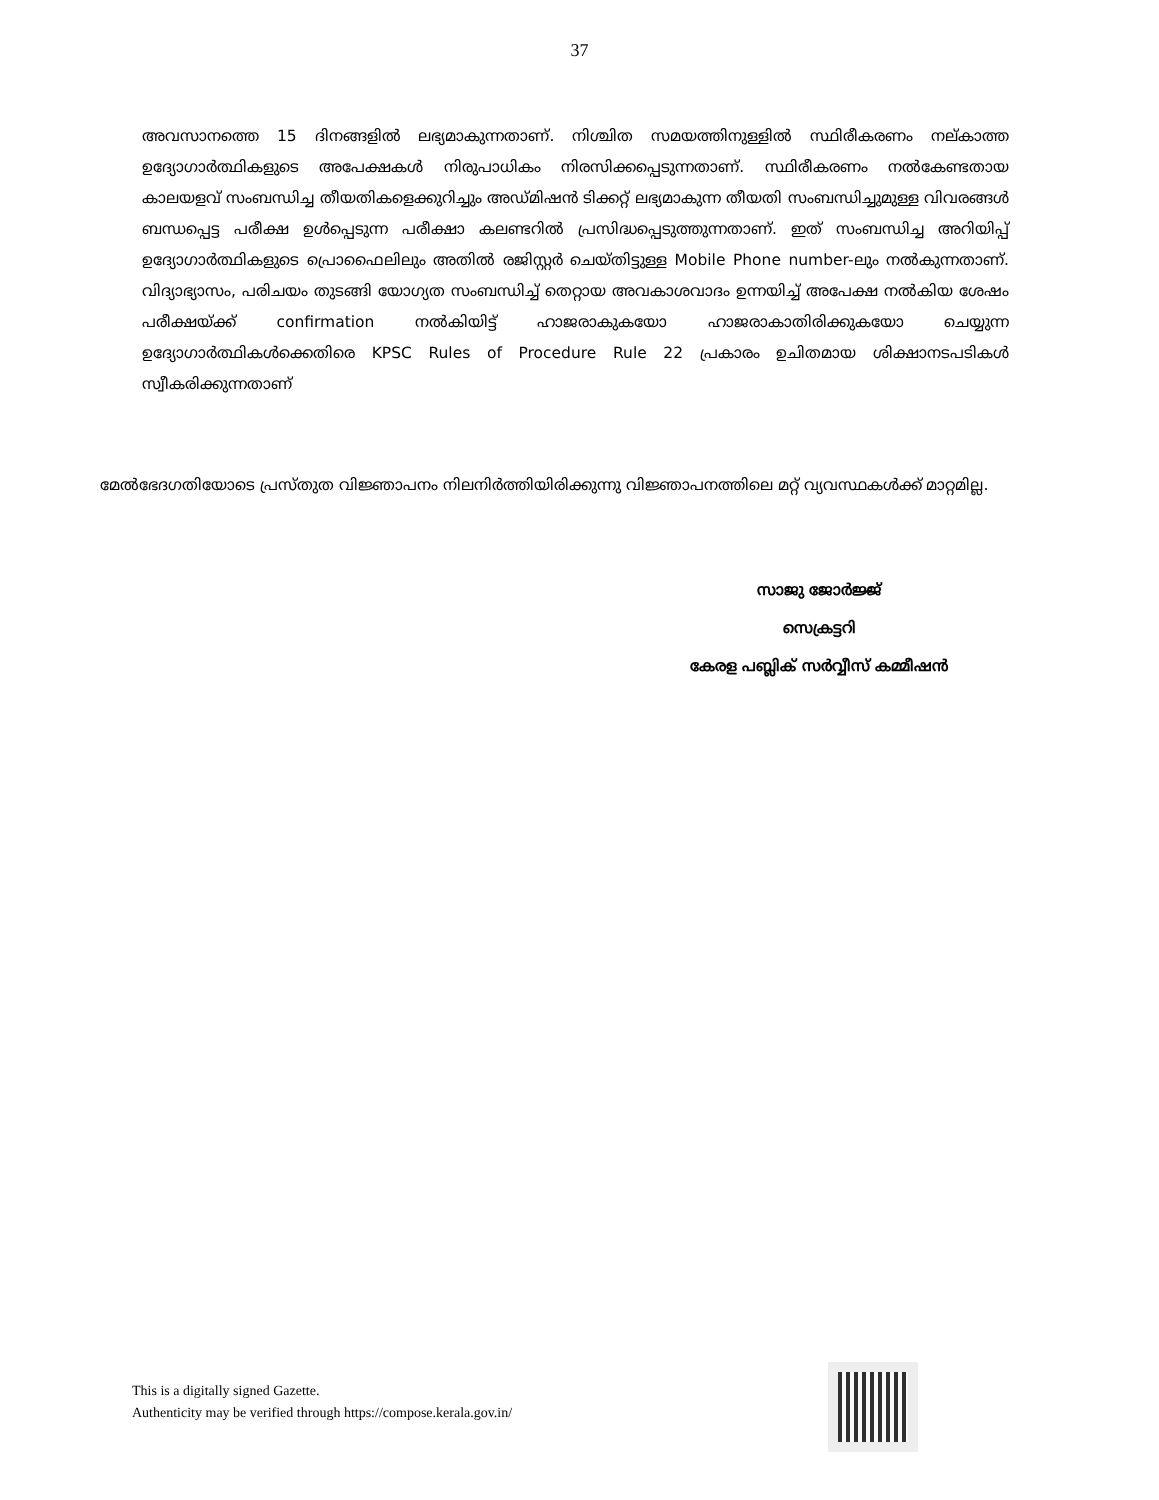37
അവസാനത്തെ 15 ദിനങ്ങളിൽ ലഭ്യമാകുന്നതാണ്. നിശ്ചിത സമയത്തിനുള്ളിൽ സ്ഥിരീകരണം നല്കാത്ത ഉദ്യോഗാർത്ഥികളുടെ അപേക്ഷകൾ നിരുപാധികം നിരസിക്കപ്പെടുന്നതാണ്. സ്ഥിരീകരണം നൽകേണ്ടതായ കാലയളവ് സംബന്ധിച്ച തീയതികളെക്കുറിച്ചും അഡ്മിഷൻ ടിക്കറ്റ് ലഭ്യമാകുന്ന തീയതി സംബന്ധിച്ചുമുള്ള വിവരങ്ങൾ ബന്ധപ്പെട്ട പരീക്ഷ ഉൾപ്പെടുന്ന പരീക്ഷാ കലണ്ടറിൽ പ്രസിദ്ധപ്പെടുത്തുന്നതാണ്. ഇത് സംബന്ധിച്ച അറിയിപ്പ് ഉദ്യോഗാർത്ഥികളുടെ പ്രൊഫൈലിലും അതിൽ രജിസ്റ്റർ ചെയ്തിട്ടുള്ള Mobile Phone number-ലും നൽകുന്നതാണ്. വിദ്യാഭ്യാസം, പരിചയം തുടങ്ങി യോഗ്യത സംബന്ധിച്ച് തെറ്റായ അവകാശവാദം ഉന്നയിച്ച് അപേക്ഷ നൽകിയ ശേഷം പരീക്ഷയ്ക്ക് confirmation നൽകിയിട്ട് ഹാജരാകുകയോ ഹാജരാകാതിരിക്കുകയോ ചെയ്യുന്ന ഉദ്യോഗാർത്ഥികൾക്കെതിരെ KPSC Rules of Procedure Rule 22 പ്രകാരം ഉചിതമായ ശിക്ഷാനടപടികൾ സ്വീകരിക്കുന്നതാണ്
മേൽഭേദഗതിയോടെ പ്രസ്തുത വിജ്ഞാപനം നിലനിർത്തിയിരിക്കുന്നു വിജ്ഞാപനത്തിലെ മറ്റ് വ്യവസ്ഥകൾക്ക് മാറ്റമില്ല.
സാജു ജോർജ്ജ്
സെക്രട്ടറി
കേരള പബ്ലിക് സർവ്വീസ് കമ്മീഷൻ
This is a digitally signed Gazette.
Authenticity may be verified through https://compose.kerala.gov.in/